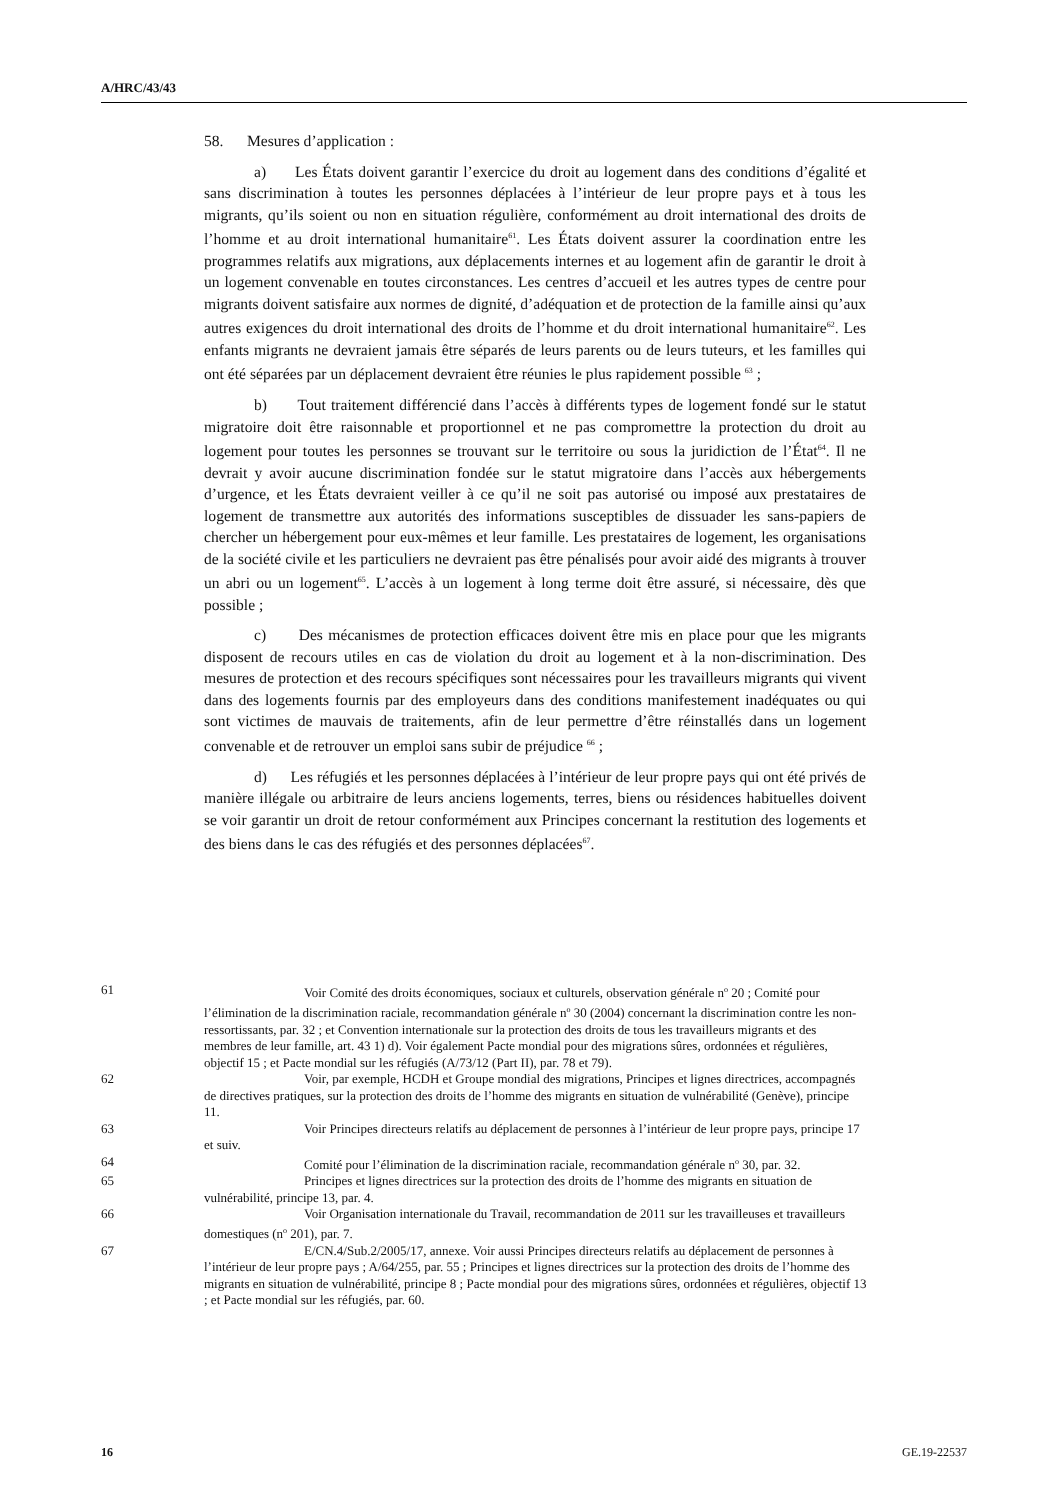A/HRC/43/43
58. Mesures d’application :
a) Les États doivent garantir l’exercice du droit au logement dans des conditions d’égalité et sans discrimination à toutes les personnes déplacées à l’intérieur de leur propre pays et à tous les migrants, qu’ils soient ou non en situation régulière, conformément au droit international des droits de l’homme et au droit international humanitaire<sup>61</sup>. Les États doivent assurer la coordination entre les programmes relatifs aux migrations, aux déplacements internes et au logement afin de garantir le droit à un logement convenable en toutes circonstances. Les centres d’accueil et les autres types de centre pour migrants doivent satisfaire aux normes de dignité, d’adéquation et de protection de la famille ainsi qu’aux autres exigences du droit international des droits de l’homme et du droit international humanitaire<sup>62</sup>. Les enfants migrants ne devraient jamais être séparés de leurs parents ou de leurs tuteurs, et les familles qui ont été séparées par un déplacement devraient être réunies le plus rapidement possible <sup>63</sup> ;
b) Tout traitement différencié dans l’accès à différents types de logement fondé sur le statut migratoire doit être raisonnable et proportionnel et ne pas compromettre la protection du droit au logement pour toutes les personnes se trouvant sur le territoire ou sous la juridiction de l’État<sup>64</sup>. Il ne devrait y avoir aucune discrimination fondée sur le statut migratoire dans l’accès aux hébergements d’urgence, et les États devraient veiller à ce qu’il ne soit pas autorisé ou imposé aux prestataires de logement de transmettre aux autorités des informations susceptibles de dissuader les sans-papiers de chercher un hébergement pour eux-mêmes et leur famille. Les prestataires de logement, les organisations de la société civile et les particuliers ne devraient pas être pénalisés pour avoir aidé des migrants à trouver un abri ou un logement<sup>65</sup>. L’accès à un logement à long terme doit être assuré, si nécessaire, dès que possible ;
c) Des mécanismes de protection efficaces doivent être mis en place pour que les migrants disposent de recours utiles en cas de violation du droit au logement et à la non-discrimination. Des mesures de protection et des recours spécifiques sont nécessaires pour les travailleurs migrants qui vivent dans des logements fournis par des employeurs dans des conditions manifestement inadéquates ou qui sont victimes de mauvais de traitements, afin de leur permettre d’être réinstallés dans un logement convenable et de retrouver un emploi sans subir de préjudice <sup>66</sup> ;
d) Les réfugiés et les personnes déplacées à l’intérieur de leur propre pays qui ont été privés de manière illégale ou arbitraire de leurs anciens logements, terres, biens ou résidences habituelles doivent se voir garantir un droit de retour conformément aux Principes concernant la restitution des logements et des biens dans le cas des réfugiés et des personnes déplacées<sup>67</sup>.
61 Voir Comité des droits économiques, sociaux et culturels, observation générale n<sup>o</sup> 20 ; Comité pour l’élimination de la discrimination raciale, recommandation générale n<sup>o</sup> 30 (2004) concernant la discrimination contre les non-ressortissants, par. 32 ; et Convention internationale sur la protection des droits de tous les travailleurs migrants et des membres de leur famille, art. 43 1) d). Voir également Pacte mondial pour des migrations sûres, ordonnées et régulières, objectif 15 ; et Pacte mondial sur les réfugiés (A/73/12 (Part II), par. 78 et 79).
62 Voir, par exemple, HCDH et Groupe mondial des migrations, Principes et lignes directrices, accompagnés de directives pratiques, sur la protection des droits de l’homme des migrants en situation de vulnérabilité (Genève), principe 11.
63 Voir Principes directeurs relatifs au déplacement de personnes à l’intérieur de leur propre pays, principe 17 et suiv.
64 Comité pour l’élimination de la discrimination raciale, recommandation générale n<sup>o</sup> 30, par. 32.
65 Principes et lignes directrices sur la protection des droits de l’homme des migrants en situation de vulnérabilité, principe 13, par. 4.
66 Voir Organisation internationale du Travail, recommandation de 2011 sur les travailleuses et travailleurs domestiques (n<sup>o</sup> 201), par. 7.
67 E/CN.4/Sub.2/2005/17, annexe. Voir aussi Principes directeurs relatifs au déplacement de personnes à l’intérieur de leur propre pays ; A/64/255, par. 55 ; Principes et lignes directrices sur la protection des droits de l’homme des migrants en situation de vulnérabilité, principe 8 ; Pacte mondial pour des migrations sûres, ordonnées et régulières, objectif 13 ; et Pacte mondial sur les réfugiés, par. 60.
16 GE.19-22537